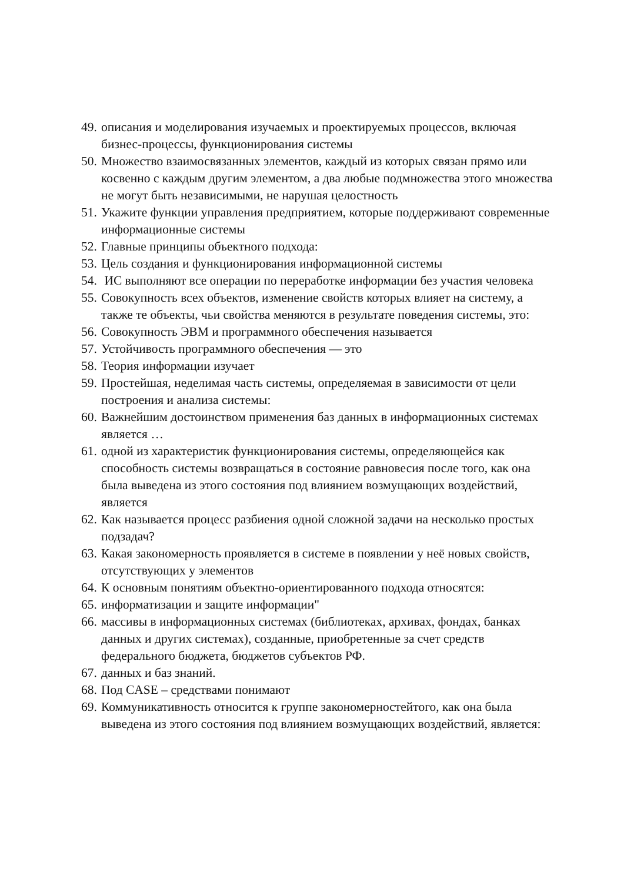49. описания и моделирования изучаемых и проектируемых процессов, включая бизнес-процессы, функционирования системы
50. Множество взаимосвязанных элементов, каждый из которых связан прямо или косвенно с каждым другим элементом, а два любые подмножества этого множества не могут быть независимыми, не нарушая целостность
51. Укажите функции управления предприятием, которые поддерживают современные информационные системы
52. Главные принципы объектного подхода:
53. Цель создания и функционирования информационной системы
54. ИС выполняют все операции по переработке информации без участия человека
55. Совокупность всех объектов, изменение свойств которых влияет на систему, а также те объекты, чьи свойства меняются в результате поведения системы, это:
56. Совокупность ЭВМ и программного обеспечения называется
57. Устойчивость программного обеспечения — это
58. Теория информации изучает
59. Простейшая, неделимая часть системы, определяемая в зависимости от цели построения и анализа системы:
60. Важнейшим достоинством применения баз данных в информационных системах является …
61. одной из характеристик функционирования системы, определяющейся как способность системы возвращаться в состояние равновесия после того, как она была выведена из этого состояния под влиянием возмущающих воздействий, является
62. Как называется процесс разбиения одной сложной задачи на несколько простых подзадач?
63. Какая закономерность проявляется в системе в появлении у неё новых свойств, отсутствующих у элементов
64. К основным понятиям объектно-ориентированного подхода относятся:
65. информатизации и защите информации"
66. массивы в информационных системах (библиотеках, архивах, фондах, банках данных и других системах), созданные, приобретенные за счет средств федерального бюджета, бюджетов субъектов РФ.
67. данных и баз знаний.
68. Под CASE – средствами понимают
69. Коммуникативность относится к группе закономерностейтого, как она была выведена из этого состояния под влиянием возмущающих воздействий, является: